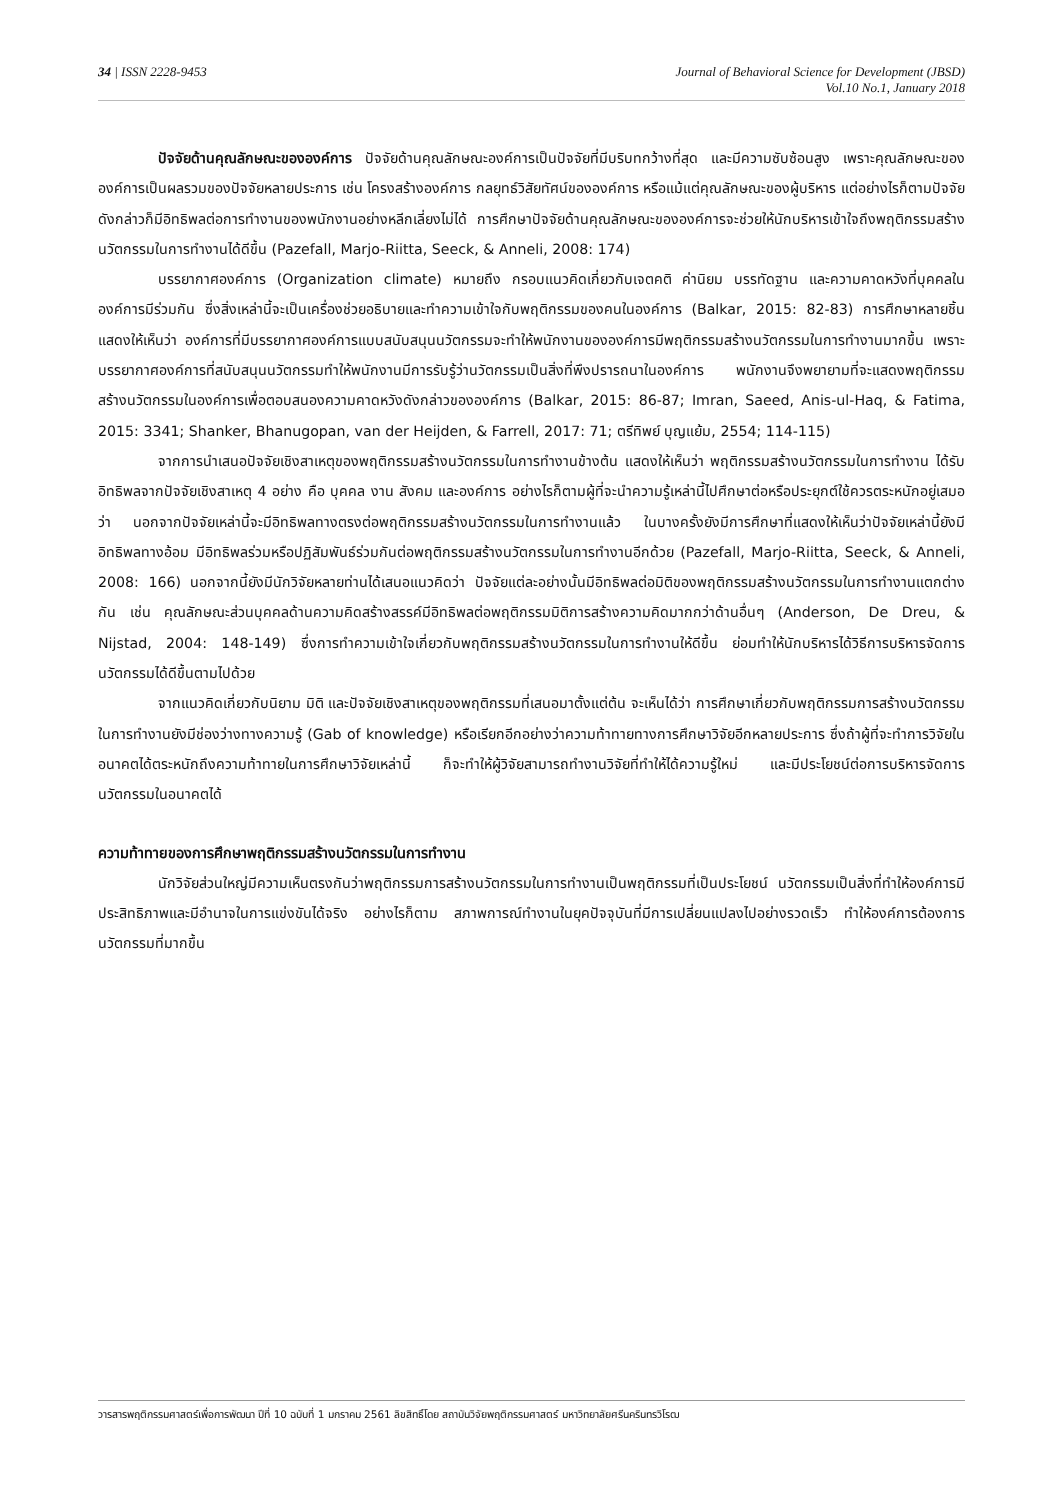34 | ISSN 2228-9453 Journal of Behavioral Science for Development (JBSD)
Vol.10 No.1, January 2018
ปัจจัยด้านคุณลักษณะขององค์การ ปัจจัยด้านคุณลักษณะองค์การเป็นปัจจัยที่มีบริบทกว้างที่สุด และมีความซับซ้อนสูง เพราะคุณลักษณะขององค์การเป็นผลรวมของปัจจัยหลายประการ เช่น โครงสร้างองค์การ กลยุทธ์วิสัยทัศน์ขององค์การ หรือแม้แต่คุณลักษณะของผู้บริหาร แต่อย่างไรก็ตามปัจจัยดังกล่าวก็มีอิทธิพลต่อการทำงานของพนักงานอย่างหลีกเลี่ยงไม่ได้ การศึกษาปัจจัยด้านคุณลักษณะขององค์การจะช่วยให้นักบริหารเข้าใจถึงพฤติกรรมสร้างนวัตกรรมในการทำงานได้ดีขึ้น (Pazefall, Marjo-Riitta, Seeck, & Anneli, 2008: 174)
บรรยากาศองค์การ (Organization climate) หมายถึง กรอบแนวคิดเกี่ยวกับเจตคติ ค่านิยม บรรทัดฐาน และความคาดหวังที่บุคคลในองค์การมีร่วมกัน ซึ่งสิ่งเหล่านี้จะเป็นเครื่องช่วยอธิบายและทำความเข้าใจกับพฤติกรรมของคนในองค์การ (Balkar, 2015: 82-83) การศึกษาหลายชิ้นแสดงให้เห็นว่า องค์การที่มีบรรยากาศองค์การแบบสนับสนุนนวัตกรรมจะทำให้พนักงานขององค์การมีพฤติกรรมสร้างนวัตกรรมในการทำงานมากขึ้น เพราะบรรยากาศองค์การที่สนับสนุนนวัตกรรมทำให้พนักงานมีการรับรู้ว่านวัตกรรมเป็นสิ่งที่พึงปรารถนาในองค์การ พนักงานจึงพยายามที่จะแสดงพฤติกรรมสร้างนวัตกรรมในองค์การเพื่อตอบสนองความคาดหวังดังกล่าวขององค์การ (Balkar, 2015: 86-87; Imran, Saeed, Anis-ul-Haq, & Fatima, 2015: 3341; Shanker, Bhanugopan, van der Heijden, & Farrell, 2017: 71; ตรีทิพย์ บุญแย้ม, 2554; 114-115)
จากการนำเสนอปัจจัยเชิงสาเหตุของพฤติกรรมสร้างนวัตกรรมในการทำงานข้างต้น แสดงให้เห็นว่า พฤติกรรมสร้างนวัตกรรมในการทำงาน ได้รับอิทธิพลจากปัจจัยเชิงสาเหตุ 4 อย่าง คือ บุคคล งาน สังคม และองค์การ อย่างไรก็ตามผู้ที่จะนำความรู้เหล่านี้ไปศึกษาต่อหรือประยุกต์ใช้ควรตระหนักอยู่เสมอว่า นอกจากปัจจัยเหล่านี้จะมีอิทธิพลทางตรงต่อพฤติกรรมสร้างนวัตกรรมในการทำงานแล้ว ในบางครั้งยังมีการศึกษาที่แสดงให้เห็นว่าปัจจัยเหล่านี้ยังมีอิทธิพลทางอ้อม มีอิทธิพลร่วมหรือปฏิสัมพันธ์ร่วมกันต่อพฤติกรรมสร้างนวัตกรรมในการทำงานอีกด้วย (Pazefall, Marjo-Riitta, Seeck, & Anneli, 2008: 166) นอกจากนี้ยังมีนักวิจัยหลายท่านได้เสนอแนวคิดว่า ปัจจัยแต่ละอย่างนั้นมีอิทธิพลต่อมิติของพฤติกรรมสร้างนวัตกรรมในการทำงานแตกต่างกัน เช่น คุณลักษณะส่วนบุคคลด้านความคิดสร้างสรรค์มีอิทธิพลต่อพฤติกรรมมิติการสร้างความคิดมากกว่าด้านอื่นๆ (Anderson, De Dreu, & Nijstad, 2004: 148-149) ซึ่งการทำความเข้าใจเกี่ยวกับพฤติกรรมสร้างนวัตกรรมในการทำงานให้ดีขึ้น ย่อมทำให้นักบริหารได้วิธีการบริหารจัดการนวัตกรรมได้ดีขึ้นตามไปด้วย
จากแนวคิดเกี่ยวกับนิยาม มิติ และปัจจัยเชิงสาเหตุของพฤติกรรมที่เสนอมาตั้งแต่ต้น จะเห็นได้ว่า การศึกษาเกี่ยวกับพฤติกรรมการสร้างนวัตกรรมในการทำงานยังมีช่องว่างทางความรู้ (Gab of knowledge) หรือเรียกอีกอย่างว่าความท้าทายทางการศึกษาวิจัยอีกหลายประการ ซึ่งถ้าผู้ที่จะทำการวิจัยในอนาคตได้ตระหนักถึงความท้าทายในการศึกษาวิจัยเหล่านี้ ก็จะทำให้ผู้วิจัยสามารถทำงานวิจัยที่ทำให้ได้ความรู้ใหม่ และมีประโยชน์ต่อการบริหารจัดการนวัตกรรมในอนาคตได้
ความท้าทายของการศึกษาพฤติกรรมสร้างนวัตกรรมในการทำงาน
นักวิจัยส่วนใหญ่มีความเห็นตรงกันว่าพฤติกรรมการสร้างนวัตกรรมในการทำงานเป็นพฤติกรรมที่เป็นประโยชน์ นวัตกรรมเป็นสิ่งที่ทำให้องค์การมีประสิทธิภาพและมีอำนาจในการแข่งขันได้จริง อย่างไรก็ตาม สภาพการณ์ทำงานในยุคปัจจุบันที่มีการเปลี่ยนแปลงไปอย่างรวดเร็ว ทำให้องค์การต้องการนวัตกรรมที่มากขึ้น
วารสารพฤติกรรมศาสตร์เพื่อการพัฒนา ปีที่ 10 ฉบับที่ 1 มกราคม 2561 ลิขสิทธิ์โดย สถาบันวิจัยพฤติกรรมศาสตร์ มหาวิทยาลัยศรีนครินทรวิโรฒ